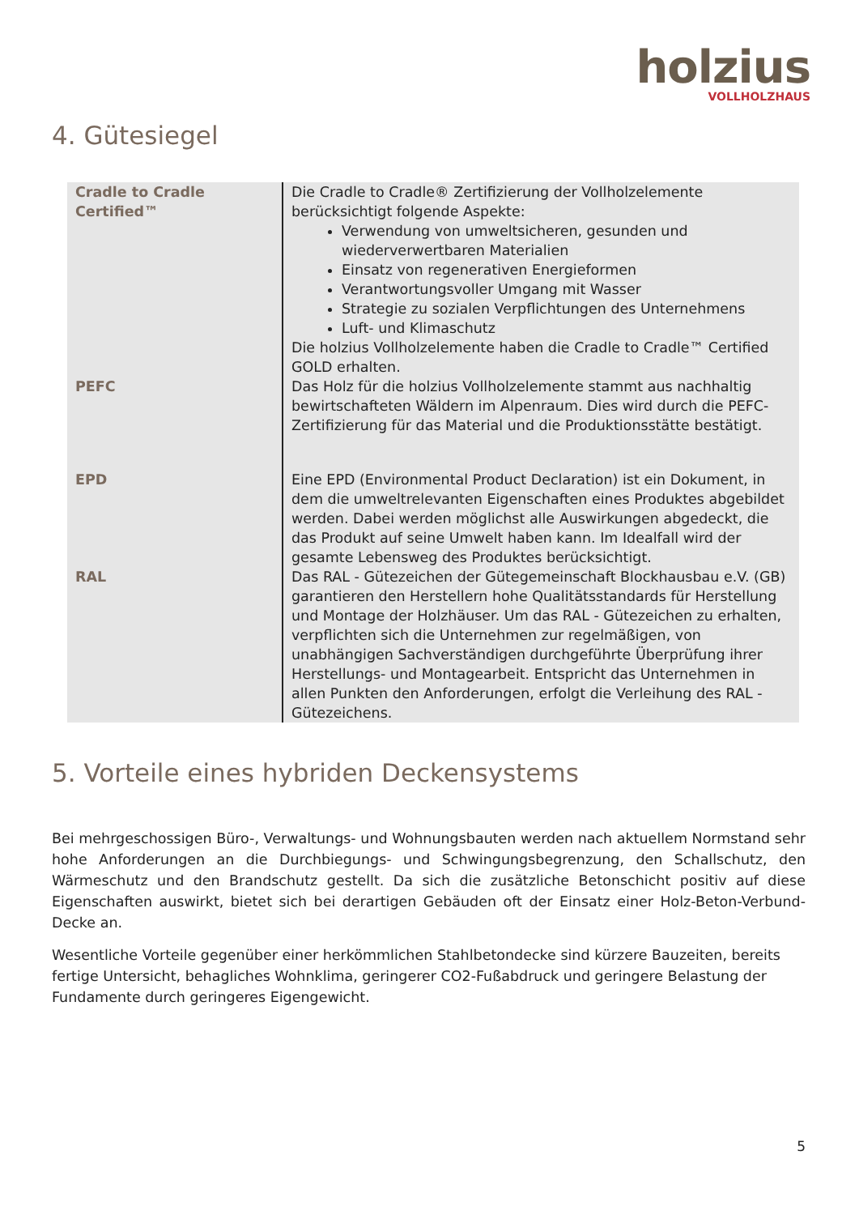holzius
VOLLHOLZHAUS
4. Gütesiegel
| Cradle to Cradle Certified™ | Die Cradle to Cradle® Zertifizierung der Vollholzelemente berücksichtigt folgende Aspekte: Verwendung von umweltsicheren, gesunden und wiederverwertbaren Materialien Einsatz von regenerativen Energieformen Verantwortungsvoller Umgang mit Wasser Strategie zu sozialen Verpflichtungen des Unternehmens Luft- und Klimaschutz Die holzius Vollholzelemente haben die Cradle to Cradle™ Certified GOLD erhalten. |
| PEFC | Das Holz für die holzius Vollholzelemente stammt aus nachhaltig bewirtschafteten Wäldern im Alpenraum. Dies wird durch die PEFC-Zertifizierung für das Material und die Produktionsstätte bestätigt. |
| EPD | Eine EPD (Environmental Product Declaration) ist ein Dokument, in dem die umweltrelevanten Eigenschaften eines Produktes abgebildet werden. Dabei werden möglichst alle Auswirkungen abgedeckt, die das Produkt auf seine Umwelt haben kann. Im Idealfall wird der gesamte Lebensweg des Produktes berücksichtigt. |
| RAL | Das RAL - Gütezeichen der Gütegemeinschaft Blockhausbau e.V. (GB) garantieren den Herstellern hohe Qualitätsstandards für Herstellung und Montage der Holzhäuser. Um das RAL - Gütezeichen zu erhalten, verpflichten sich die Unternehmen zur regelmäßigen, von unabhängigen Sachverständigen durchgeführte Überprüfung ihrer Herstellungs- und Montagearbeit. Entspricht das Unternehmen in allen Punkten den Anforderungen, erfolgt die Verleihung des RAL - Gütezeichens. |
5. Vorteile eines hybriden Deckensystems
Bei mehrgeschossigen Büro-, Verwaltungs- und Wohnungsbauten werden nach aktuellem Normstand sehr hohe Anforderungen an die Durchbiegungs- und Schwingungsbegrenzung, den Schallschutz, den Wärmeschutz und den Brandschutz gestellt. Da sich die zusätzliche Betonschicht positiv auf diese Eigenschaften auswirkt, bietet sich bei derartigen Gebäuden oft der Einsatz einer Holz-Beton-Verbund-Decke an.
Wesentliche Vorteile gegenüber einer herkömmlichen Stahlbetondecke sind kürzere Bauzeiten, bereits fertige Untersicht, behagliches Wohnklima, geringerer CO2-Fußabdruck und geringere Belastung der Fundamente durch geringeres Eigengewicht.
5